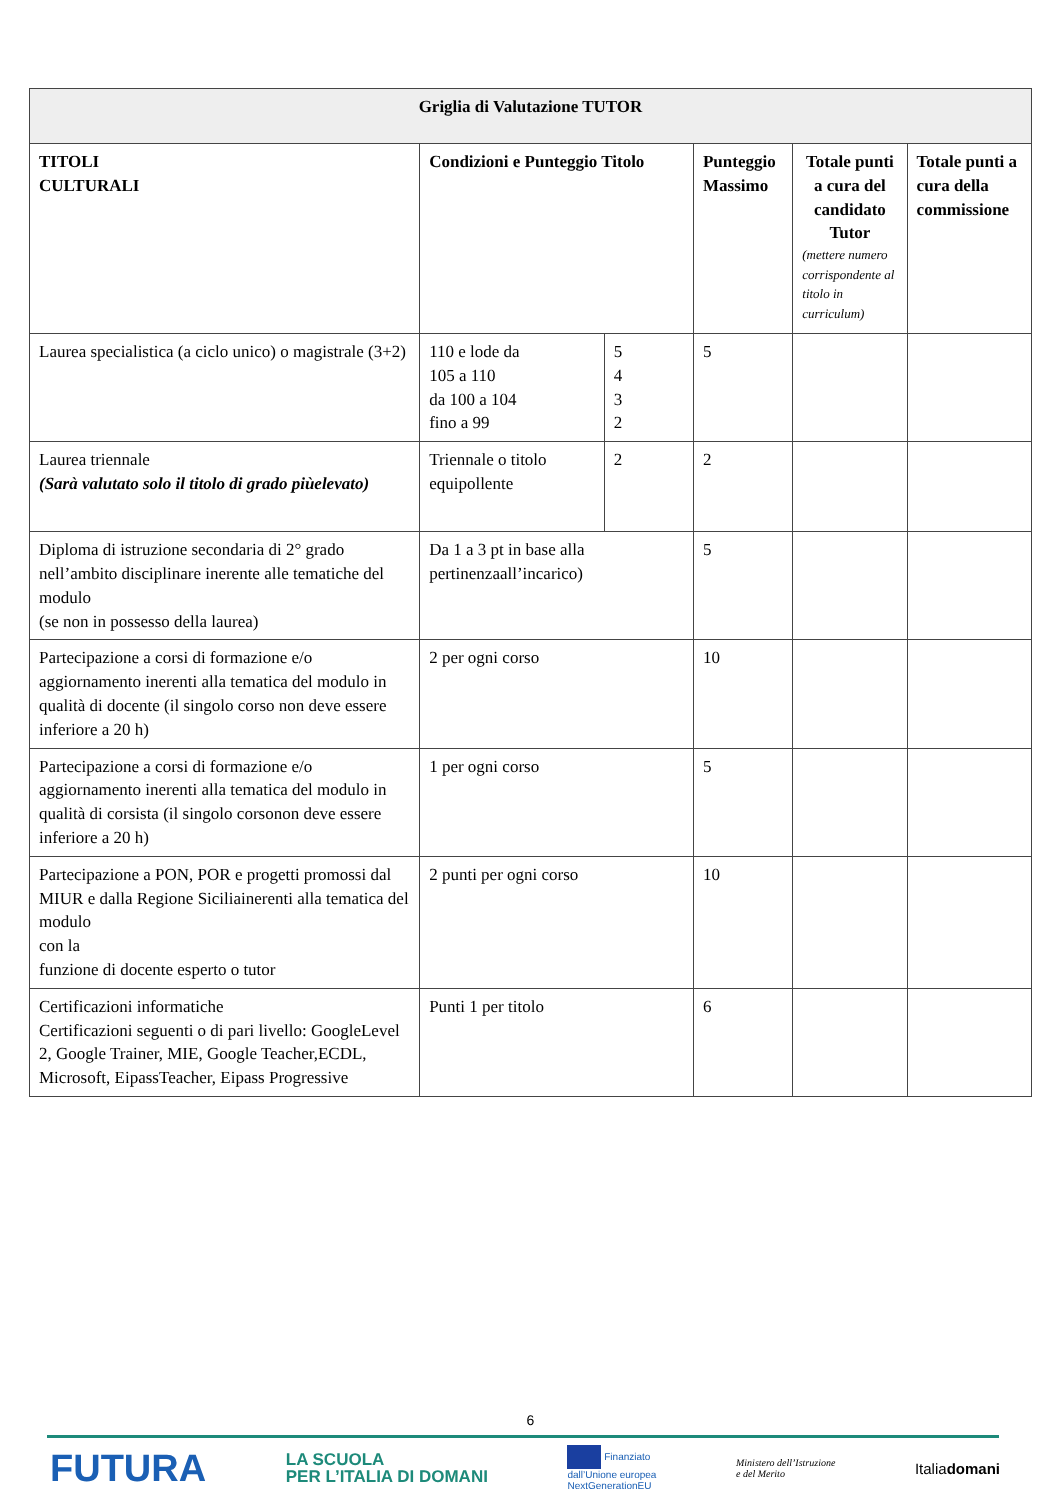| Griglia di Valutazione TUTOR | | | | | |
| --- | --- | --- | --- | --- | --- |
| TITOLI CULTURALI | Condizioni e Punteggio Titolo | | Punteggio Massimo | Totale punti a cura del candidato Tutor (mettere numero corrispondente al titolo in curriculum) | Totale punti a cura della commissione |
| Laurea specialistica (a ciclo unico) o magistrale (3+2) | 110 e lode da 105 a 110 da 100 a 104 fino a 99 | 5 4 3 2 | 5 | | |
| Laurea triennale (Sarà valutato solo il titolo di grado piùelevato) | Triennale o titolo equipollente | 2 | 2 | | |
| Diploma di istruzione secondaria di 2° grado nell’ambito disciplinare inerente alle tematiche del modulo (se non in possesso della laurea) | Da 1 a 3 pt in base alla pertinenzaall’incarico) | | 5 | | |
| Partecipazione a corsi di formazione e/o aggiornamento inerenti alla tematica del modulo in qualità di docente (il singolo corso non deve essere inferiore a 20 h) | 2 per ogni corso | | 10 | | |
| Partecipazione a corsi di formazione e/o aggiornamento inerenti alla tematica del modulo in qualità di corsista (il singolo corsonon deve essere inferiore a 20 h) | 1 per ogni corso | | 5 | | |
| Partecipazione a PON, POR e progetti promossi dal MIUR e dalla Regione Siciliainerenti alla tematica del modulo con la funzione di docente esperto o tutor | 2 punti per ogni corso | | 10 | | |
| Certificazioni informatiche Certificazioni seguenti o di pari livello: GoogleLevel 2, Google Trainer, MIE, Google Teacher,ECDL, Microsoft, EipassTeacher, Eipass Progressive | Punti 1 per titolo | | 6 | | |
6
FUTURA LA SCUOLA
PER L’ITALIA DI DOMANI Finanziato
dall’Unione europea
NextGenerationEU Ministero dell’Istruzione
e del Merito Italiadomani